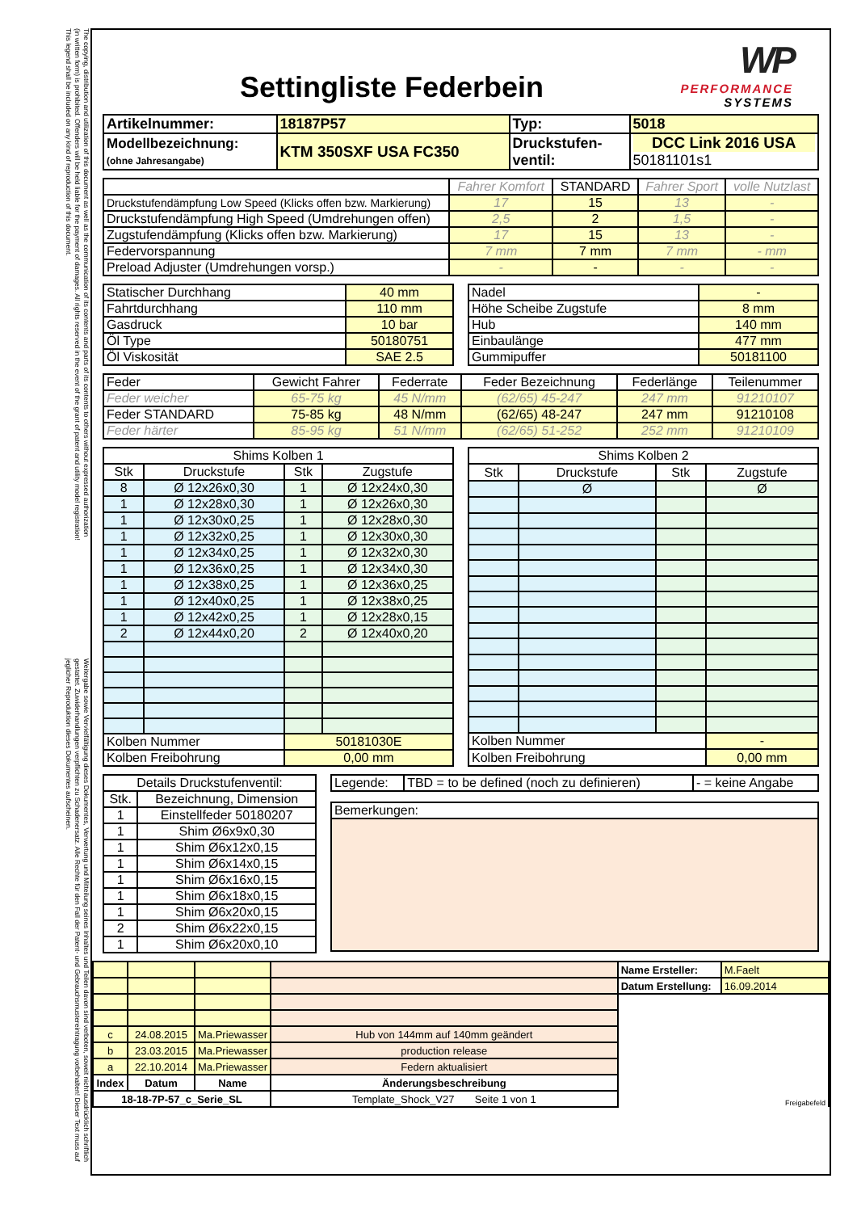The copying, distribution and utilization of this document as well as the communication of its contents and parts of its contents to others without expressed authorization (in written form) is prohibited. Offenders will be held liable for the payment of damages. All rights reserved in the event of the grant of patent and utility model registration! This legend shall be included on any kind of reproduction of this document.
Weitergabe sowie Vervielfältigung dieses Dokumentes, Verwertung und Mitteilung seines Inhaltes und Teilen davon sind verboten, soweit nicht ausdrücklich schriftlich gestattet. Zuwiderhandlungen verpflichten zu Schadenersatz. Alle Rechte für den Fall der Patent- und Gebrauchsmustereintragung vorbehalten! Dieser Text muss auf jeglicher Reproduktion dieses Dokumentes aufscheinen.
WP
PERFORMANCE
SYSTEMS
Settingliste Federbein
| Artikelnummer: | 18187P57 | Typ: | 5018 |
| Modellbezeichnung: (ohne Jahresangabe) | KTM 350SXF USA FC350 | Druckstufen- ventil: | DCC Link 2016 USA 50181101s1 |
| | Fahrer Komfort | STANDARD | Fahrer Sport | volle Nutzlast |
| Druckstufendämpfung Low Speed (Klicks offen bzw. Markierung) | 17 | 15 | 13 | - |
| Druckstufendämpfung High Speed (Umdrehungen offen) | 2,5 | 2 | 1,5 | - |
| Zugstufendämpfung (Klicks offen bzw. Markierung) | 17 | 15 | 13 | - |
| Federvorspannung | 7 mm | 7 mm | 7 mm | - mm |
| Preload Adjuster (Umdrehungen vorsp.) | - | - | - | - |
| Statischer Durchhang | 40 mm |
| Fahrtdurchhang | 110 mm |
| Gasdruck | 10 bar |
| Öl Type | 50180751 |
| Öl Viskosität | SAE 2.5 |
| Nadel | - |
| Höhe Scheibe Zugstufe | 8 mm |
| Hub | 140 mm |
| Einbaulänge | 477 mm |
| Gummipuffer | 50181100 |
| Feder | Gewicht Fahrer | Federrate | Feder Bezeichnung | Federlänge | Teilenummer |
| --- | --- | --- | --- | --- | --- |
| Feder weicher | 65-75 kg | 45 N/mm | (62/65) 45-247 | 247 mm | 91210107 |
| Feder STANDARD | 75-85 kg | 48 N/mm | (62/65) 48-247 | 247 mm | 91210108 |
| Feder härter | 85-95 kg | 51 N/mm | (62/65) 51-252 | 252 mm | 91210109 |
| Shims Kolben 1 | | | |
| --- | --- | --- | --- |
| Stk | Druckstufe | Stk | Zugstufe |
| 8 | Ø 12x26x0,30 | 1 | Ø 12x24x0,30 |
| 1 | Ø 12x28x0,30 | 1 | Ø 12x26x0,30 |
| 1 | Ø 12x30x0,25 | 1 | Ø 12x28x0,30 |
| 1 | Ø 12x32x0,25 | 1 | Ø 12x30x0,30 |
| 1 | Ø 12x34x0,25 | 1 | Ø 12x32x0,30 |
| 1 | Ø 12x36x0,25 | 1 | Ø 12x34x0,30 |
| 1 | Ø 12x38x0,25 | 1 | Ø 12x36x0,25 |
| 1 | Ø 12x40x0,25 | 1 | Ø 12x38x0,25 |
| 1 | Ø 12x42x0,25 | 1 | Ø 12x28x0,15 |
| 2 | Ø 12x44x0,20 | 2 | Ø 12x40x0,20 |
| Kolben Nummer | | 50181030E | |
| Kolben Freibohrung | | 0,00 mm | |
| Shims Kolben 2 | | | |
| --- | --- | --- | --- |
| Stk | Druckstufe | Stk | Zugstufe |
| | Ø | | Ø |
| Kolben Nummer | | | - |
| Kolben Freibohrung | | | 0,00 mm |
| Details Druckstufenventil: | |
| --- | --- |
| Stk. | Bezeichnung, Dimension |
| 1 | Einstellfeder 50180207 |
| 1 | Shim Ø6x9x0,30 |
| 1 | Shim Ø6x12x0,15 |
| 1 | Shim Ø6x14x0,15 |
| 1 | Shim Ø6x16x0,15 |
| 1 | Shim Ø6x18x0,15 |
| 1 | Shim Ø6x20x0,15 |
| 2 | Shim Ø6x22x0,15 |
| 1 | Shim Ø6x20x0,10 |
| Legende: | TBD = to be defined (noch zu definieren) | - = keine Angabe |
| Bemerkungen: |
| | | | | Name Ersteller: | M.Faelt |
| | | | | Datum Erstellung: | 16.09.2014 |
| | | | | Freigabefeld | |
| c | 24.08.2015 | Ma.Priewasser | Hub von 144mm auf 140mm geändert | | |
| b | 23.03.2015 | Ma.Priewasser | production release | | |
| a | 22.10.2014 | Ma.Priewasser | Federn aktualisiert | | |
| Index | Datum | Name | Änderungsbeschreibung | | |
| 18-18-7P-57_c_Serie_SL | | | Template_Shock_V27 Seite 1 von 1 | | |